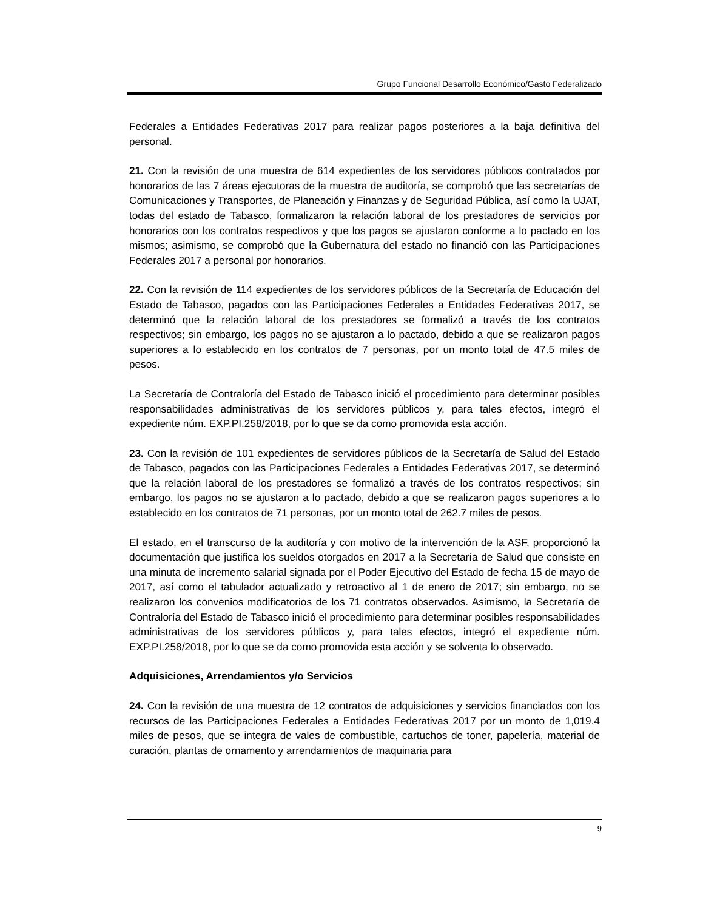Grupo Funcional Desarrollo Económico/Gasto Federalizado
Federales a Entidades Federativas 2017 para realizar pagos posteriores a la baja definitiva del personal.
21. Con la revisión de una muestra de 614 expedientes de los servidores públicos contratados por honorarios de las 7 áreas ejecutoras de la muestra de auditoría, se comprobó que las secretarías de Comunicaciones y Transportes, de Planeación y Finanzas y de Seguridad Pública, así como la UJAT, todas del estado de Tabasco, formalizaron la relación laboral de los prestadores de servicios por honorarios con los contratos respectivos y que los pagos se ajustaron conforme a lo pactado en los mismos; asimismo, se comprobó que la Gubernatura del estado no financió con las Participaciones Federales 2017 a personal por honorarios.
22. Con la revisión de 114 expedientes de los servidores públicos de la Secretaría de Educación del Estado de Tabasco, pagados con las Participaciones Federales a Entidades Federativas 2017, se determinó que la relación laboral de los prestadores se formalizó a través de los contratos respectivos; sin embargo, los pagos no se ajustaron a lo pactado, debido a que se realizaron pagos superiores a lo establecido en los contratos de 7 personas, por un monto total de 47.5 miles de pesos.
La Secretaría de Contraloría del Estado de Tabasco inició el procedimiento para determinar posibles responsabilidades administrativas de los servidores públicos y, para tales efectos, integró el expediente núm. EXP.PI.258/2018, por lo que se da como promovida esta acción.
23. Con la revisión de 101 expedientes de servidores públicos de la Secretaría de Salud del Estado de Tabasco, pagados con las Participaciones Federales a Entidades Federativas 2017, se determinó que la relación laboral de los prestadores se formalizó a través de los contratos respectivos; sin embargo, los pagos no se ajustaron a lo pactado, debido a que se realizaron pagos superiores a lo establecido en los contratos de 71 personas, por un monto total de 262.7 miles de pesos.
El estado, en el transcurso de la auditoría y con motivo de la intervención de la ASF, proporcionó la documentación que justifica los sueldos otorgados en 2017 a la Secretaría de Salud que consiste en una minuta de incremento salarial signada por el Poder Ejecutivo del Estado de fecha 15 de mayo de 2017, así como el tabulador actualizado y retroactivo al 1 de enero de 2017; sin embargo, no se realizaron los convenios modificatorios de los 71 contratos observados. Asimismo, la Secretaría de Contraloría del Estado de Tabasco inició el procedimiento para determinar posibles responsabilidades administrativas de los servidores públicos y, para tales efectos, integró el expediente núm. EXP.PI.258/2018, por lo que se da como promovida esta acción y se solventa lo observado.
Adquisiciones, Arrendamientos y/o Servicios
24. Con la revisión de una muestra de 12 contratos de adquisiciones y servicios financiados con los recursos de las Participaciones Federales a Entidades Federativas 2017 por un monto de 1,019.4 miles de pesos, que se integra de vales de combustible, cartuchos de toner, papelería, material de curación, plantas de ornamento y arrendamientos de maquinaria para
9